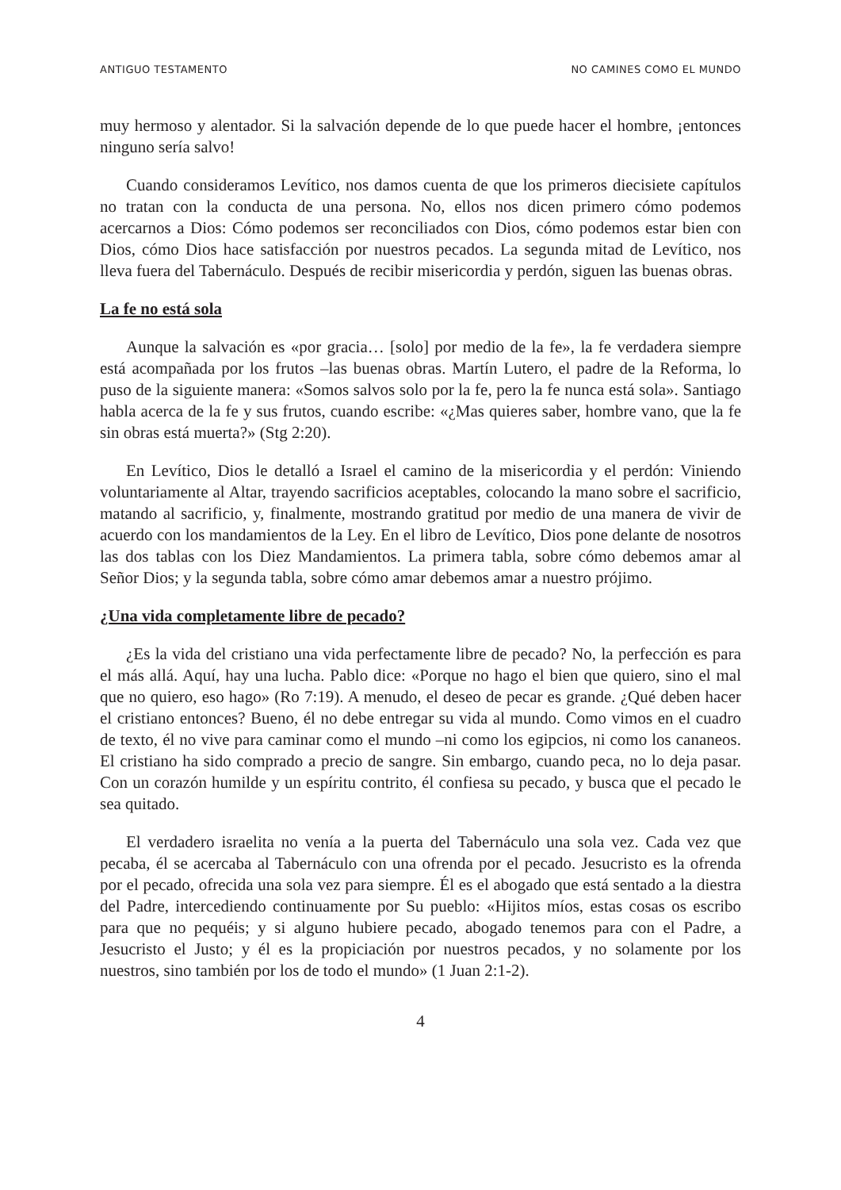ANTIGUO TESTAMENTO NO CAMINES COMO EL MUNDO
muy hermoso y alentador. Si la salvación depende de lo que puede hacer el hombre, ¡entonces ninguno sería salvo!
Cuando consideramos Levítico, nos damos cuenta de que los primeros diecisiete capítulos no tratan con la conducta de una persona. No, ellos nos dicen primero cómo podemos acercarnos a Dios: Cómo podemos ser reconciliados con Dios, cómo podemos estar bien con Dios, cómo Dios hace satisfacción por nuestros pecados. La segunda mitad de Levítico, nos lleva fuera del Tabernáculo. Después de recibir misericordia y perdón, siguen las buenas obras.
La fe no está sola
Aunque la salvación es «por gracia… [solo] por medio de la fe», la fe verdadera siempre está acompañada por los frutos –las buenas obras. Martín Lutero, el padre de la Reforma, lo puso de la siguiente manera: «Somos salvos solo por la fe, pero la fe nunca está sola». Santiago habla acerca de la fe y sus frutos, cuando escribe: «¿Mas quieres saber, hombre vano, que la fe sin obras está muerta?» (Stg 2:20).
En Levítico, Dios le detalló a Israel el camino de la misericordia y el perdón: Viniendo voluntariamente al Altar, trayendo sacrificios aceptables, colocando la mano sobre el sacrificio, matando al sacrificio, y, finalmente, mostrando gratitud por medio de una manera de vivir de acuerdo con los mandamientos de la Ley. En el libro de Levítico, Dios pone delante de nosotros las dos tablas con los Diez Mandamientos. La primera tabla, sobre cómo debemos amar al Señor Dios; y la segunda tabla, sobre cómo amar debemos amar a nuestro prójimo.
¿Una vida completamente libre de pecado?
¿Es la vida del cristiano una vida perfectamente libre de pecado? No, la perfección es para el más allá. Aquí, hay una lucha. Pablo dice: «Porque no hago el bien que quiero, sino el mal que no quiero, eso hago» (Ro 7:19). A menudo, el deseo de pecar es grande. ¿Qué deben hacer el cristiano entonces? Bueno, él no debe entregar su vida al mundo. Como vimos en el cuadro de texto, él no vive para caminar como el mundo –ni como los egipcios, ni como los cananeos. El cristiano ha sido comprado a precio de sangre. Sin embargo, cuando peca, no lo deja pasar. Con un corazón humilde y un espíritu contrito, él confiesa su pecado, y busca que el pecado le sea quitado.
El verdadero israelita no venía a la puerta del Tabernáculo una sola vez. Cada vez que pecaba, él se acercaba al Tabernáculo con una ofrenda por el pecado. Jesucristo es la ofrenda por el pecado, ofrecida una sola vez para siempre. Él es el abogado que está sentado a la diestra del Padre, intercediendo continuamente por Su pueblo: «Hijitos míos, estas cosas os escribo para que no pequéis; y si alguno hubiere pecado, abogado tenemos para con el Padre, a Jesucristo el Justo; y él es la propiciación por nuestros pecados, y no solamente por los nuestros, sino también por los de todo el mundo» (1 Juan 2:1-2).
4